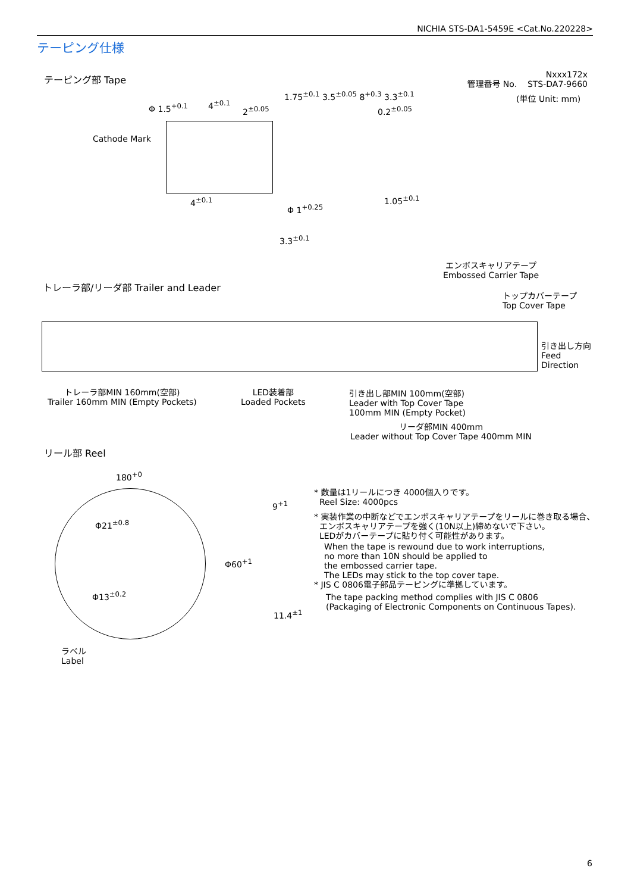NICHIA STS-DA1-5459E <Cat.No.220228>
テーピング仕様
テーピング部 Tape
Nxxx172x
管理番号 No. STS-DA7-9660
(単位 Unit: mm)
Φ 1.5<sup>+0.1</sup> 4<sup>±0.1</sup>
2<sup>±0.05</sup> 0.2<sup>±0.05</sup>
Cathode Mark
4<sup>±0.1</sup>
Φ 1<sup>+0.25</sup>
1.05<sup>±0.1</sup>
3.3<sup>±0.1</sup>
1.75<sup>±0.1</sup> 3.5<sup>±0.05</sup> 8<sup>+0.3</sup> 3.3<sup>±0.1</sup>
エンボスキャリアテープ
Embossed Carrier Tape
トレーラ部/リーダ部 Trailer and Leader
トップカバーテープ
Top Cover Tape
引き出し方向
Feed
Direction
トレーラ部MIN 160mm(空部)
Trailer 160mm MIN (Empty Pockets)
LED装着部
Loaded Pockets
引き出し部MIN 100mm(空部)
Leader with Top Cover Tape
100mm MIN (Empty Pocket)
リーダ部MIN 400mm
Leader without Top Cover Tape 400mm MIN
リール部 Reel
180<sup>+0</sup>
Φ21<sup>±0.8</sup>
Φ13<sup>±0.2</sup>
ラベル
Label
9<sup>+1</sup>
Φ60<sup>+1</sup>
11.4<sup>±1</sup>
* 数量は1リールにつき 4000個入りです。
Reel Size: 4000pcs
* 実装作業の中断などでエンボスキャリアテープをリールに巻き取る場合、
エンボスキャリアテープを強く(10N以上)締めないで下さい。
LEDがカバーテープに貼り付く可能性があります。
When the tape is rewound due to work interruptions,
no more than 10N should be applied to
the embossed carrier tape.
The LEDs may stick to the top cover tape.
* JIS C 0806電子部品テーピングに準拠しています。
The tape packing method complies with JIS C 0806
(Packaging of Electronic Components on Continuous Tapes).
6